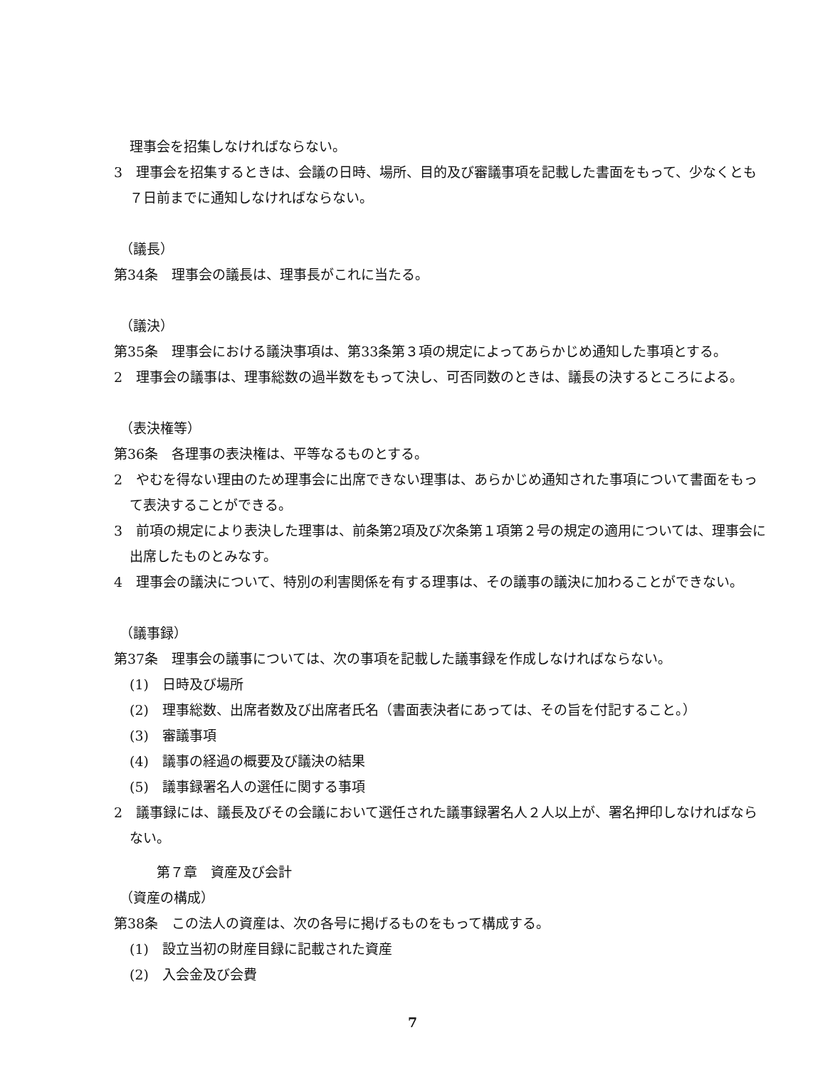理事会を招集しなければならない。
3　理事会を招集するときは、会議の日時、場所、目的及び審議事項を記載した書面をもって、少なくとも７日前までに通知しなければならない。
（議長）
第34条　理事会の議長は、理事長がこれに当たる。
（議決）
第35条　理事会における議決事項は、第33条第３項の規定によってあらかじめ通知した事項とする。
2　理事会の議事は、理事総数の過半数をもって決し、可否同数のときは、議長の決するところによる。
（表決権等）
第36条　各理事の表決権は、平等なるものとする。
2　やむを得ない理由のため理事会に出席できない理事は、あらかじめ通知された事項について書面をもって表決することができる。
3　前項の規定により表決した理事は、前条第2項及び次条第１項第２号の規定の適用については、理事会に出席したものとみなす。
4　理事会の議決について、特別の利害関係を有する理事は、その議事の議決に加わることができない。
（議事録）
第37条　理事会の議事については、次の事項を記載した議事録を作成しなければならない。
(1)　日時及び場所
(2)　理事総数、出席者数及び出席者氏名（書面表決者にあっては、その旨を付記すること。）
(3)　審議事項
(4)　議事の経過の概要及び議決の結果
(5)　議事録署名人の選任に関する事項
2　議事録には、議長及びその会議において選任された議事録署名人２人以上が、署名押印しなければならない。
第７章　資産及び会計
（資産の構成）
第38条　この法人の資産は、次の各号に掲げるものをもって構成する。
(1)　設立当初の財産目録に記載された資産
(2)　入会金及び会費
7